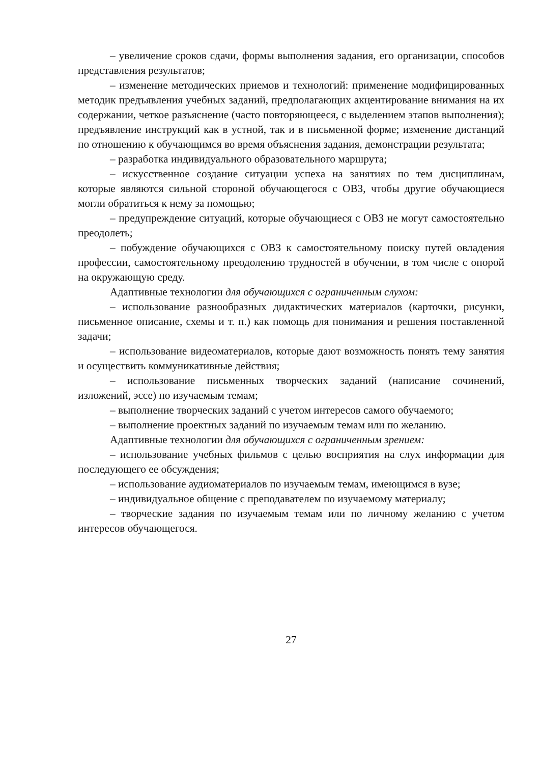– увеличение сроков сдачи, формы выполнения задания, его организации, способов представления результатов;
– изменение методических приемов и технологий: применение модифицированных методик предъявления учебных заданий, предполагающих акцентирование внимания на их содержании, четкое разъяснение (часто повторяющееся, с выделением этапов выполнения); предъявление инструкций как в устной, так и в письменной форме; изменение дистанций по отношению к обучающимся во время объяснения задания, демонстрации результата;
– разработка индивидуального образовательного маршрута;
– искусственное создание ситуации успеха на занятиях по тем дисциплинам, которые являются сильной стороной обучающегося с ОВЗ, чтобы другие обучающиеся могли обратиться к нему за помощью;
– предупреждение ситуаций, которые обучающиеся с ОВЗ не могут самостоятельно преодолеть;
– побуждение обучающихся с ОВЗ к самостоятельному поиску путей овладения профессии, самостоятельному преодолению трудностей в обучении, в том числе с опорой на окружающую среду.
Адаптивные технологии для обучающихся с ограниченным слухом:
– использование разнообразных дидактических материалов (карточки, рисунки, письменное описание, схемы и т. п.) как помощь для понимания и решения поставленной задачи;
– использование видеоматериалов, которые дают возможность понять тему занятия и осуществить коммуникативные действия;
– использование письменных творческих заданий (написание сочинений, изложений, эссе) по изучаемым темам;
– выполнение творческих заданий с учетом интересов самого обучаемого;
– выполнение проектных заданий по изучаемым темам или по желанию.
Адаптивные технологии для обучающихся с ограниченным зрением:
– использование учебных фильмов с целью восприятия на слух информации для последующего ее обсуждения;
– использование аудиоматериалов по изучаемым темам, имеющимся в вузе;
– индивидуальное общение с преподавателем по изучаемому материалу;
– творческие задания по изучаемым темам или по личному желанию с учетом интересов обучающегося.
27